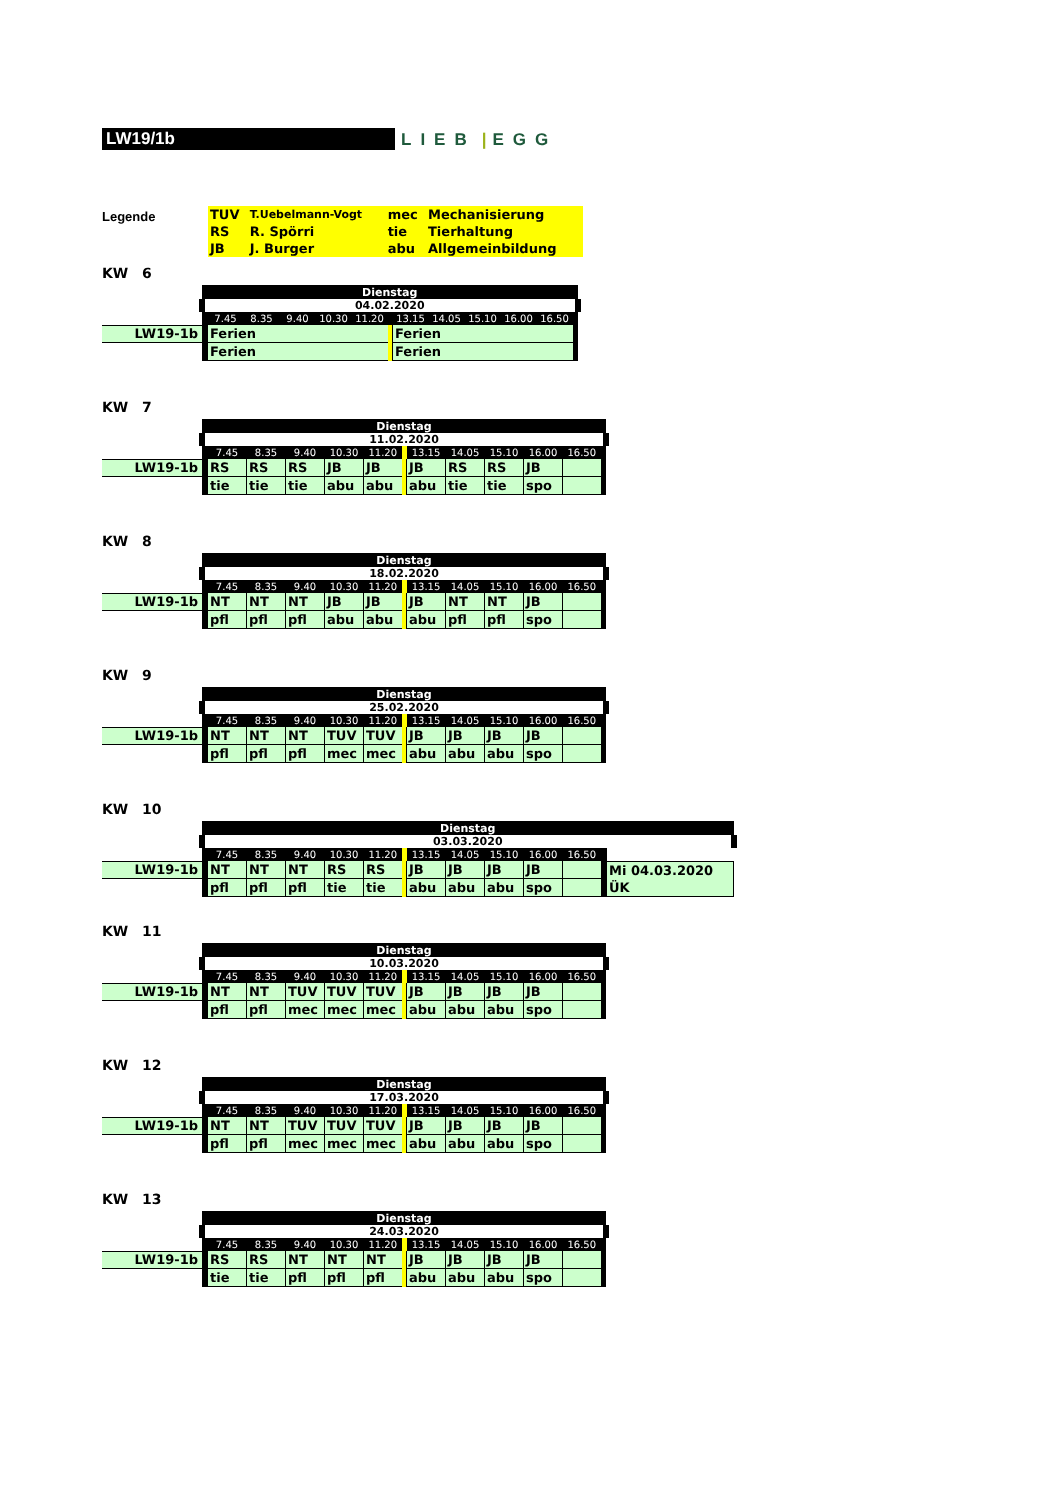LW19/1b
LIEB | EGG
Legende
| TUV | T.Uebelmann-Vogt | mec | Mechanisierung |
| RS | R. Spörri | tie | Tierhaltung |
| JB | J. Burger | abu | Allgemeinbildung |
KW 6
| | Dienstag | | | | | | | | | | | | |
| | 04.02.2020 | | | | | | | | | | | | |
| | | 7.45 | 8.35 | 9.40 | 10.30 | 11.20 | | 13.15 | 14.05 | 15.10 | 16.00 | 16.50 | |
| LW19-1b | | Ferien | | | | | | Ferien | | | | | |
| | | Ferien | | | | | | Ferien | | | | | |
KW 7
| | Dienstag | | | | | | | | | | | | |
| | 11.02.2020 | | | | | | | | | | | | |
| | | 7.45 | 8.35 | 9.40 | 10.30 | 11.20 | | 13.15 | 14.05 | 15.10 | 16.00 | 16.50 | |
| LW19-1b | | RS | RS | RS | JB | JB | | JB | RS | RS | JB | | |
| | | tie | tie | tie | abu | abu | | abu | tie | tie | spo | | |
KW 8
| | Dienstag | | | | | | | | | | | | |
| | 18.02.2020 | | | | | | | | | | | | |
| | | 7.45 | 8.35 | 9.40 | 10.30 | 11.20 | | 13.15 | 14.05 | 15.10 | 16.00 | 16.50 | |
| LW19-1b | | NT | NT | NT | JB | JB | | JB | NT | NT | JB | | |
| | | pfl | pfl | pfl | abu | abu | | abu | pfl | pfl | spo | | |
KW 9
| | Dienstag | | | | | | | | | | | | |
| | 25.02.2020 | | | | | | | | | | | | |
| | | 7.45 | 8.35 | 9.40 | 10.30 | 11.20 | | 13.15 | 14.05 | 15.10 | 16.00 | 16.50 | |
| LW19-1b | | NT | NT | NT | TUV | TUV | | JB | JB | JB | JB | | |
| | | pfl | pfl | pfl | mec | mec | | abu | abu | abu | spo | | |
KW 10
| | Dienstag | | | | | | | | | | | | | | |
| | 03.03.2020 | | | | | | | | | | | | | | |
| | | 7.45 | 8.35 | 9.40 | 10.30 | 11.20 | | 13.15 | 14.05 | 15.10 | 16.00 | 16.50 | | | |
| LW19-1b | | NT | NT | NT | RS | RS | | JB | JB | JB | JB | | | Mi 04.03.2020 | |
| | | pfl | pfl | pfl | tie | tie | | abu | abu | abu | spo | | | ÜK | |
KW 11
| | Dienstag | | | | | | | | | | | | |
| | 10.03.2020 | | | | | | | | | | | | |
| | | 7.45 | 8.35 | 9.40 | 10.30 | 11.20 | | 13.15 | 14.05 | 15.10 | 16.00 | 16.50 | |
| LW19-1b | | NT | NT | TUV | TUV | TUV | | JB | JB | JB | JB | | |
| | | pfl | pfl | mec | mec | mec | | abu | abu | abu | spo | | |
KW 12
| | Dienstag | | | | | | | | | | | | |
| | 17.03.2020 | | | | | | | | | | | | |
| | | 7.45 | 8.35 | 9.40 | 10.30 | 11.20 | | 13.15 | 14.05 | 15.10 | 16.00 | 16.50 | |
| LW19-1b | | NT | NT | TUV | TUV | TUV | | JB | JB | JB | JB | | |
| | | pfl | pfl | mec | mec | mec | | abu | abu | abu | spo | | |
KW 13
| | Dienstag | | | | | | | | | | | | |
| | 24.03.2020 | | | | | | | | | | | | |
| | | 7.45 | 8.35 | 9.40 | 10.30 | 11.20 | | 13.15 | 14.05 | 15.10 | 16.00 | 16.50 | |
| LW19-1b | | RS | RS | NT | NT | NT | | JB | JB | JB | JB | | |
| | | tie | tie | pfl | pfl | pfl | | abu | abu | abu | spo | | |